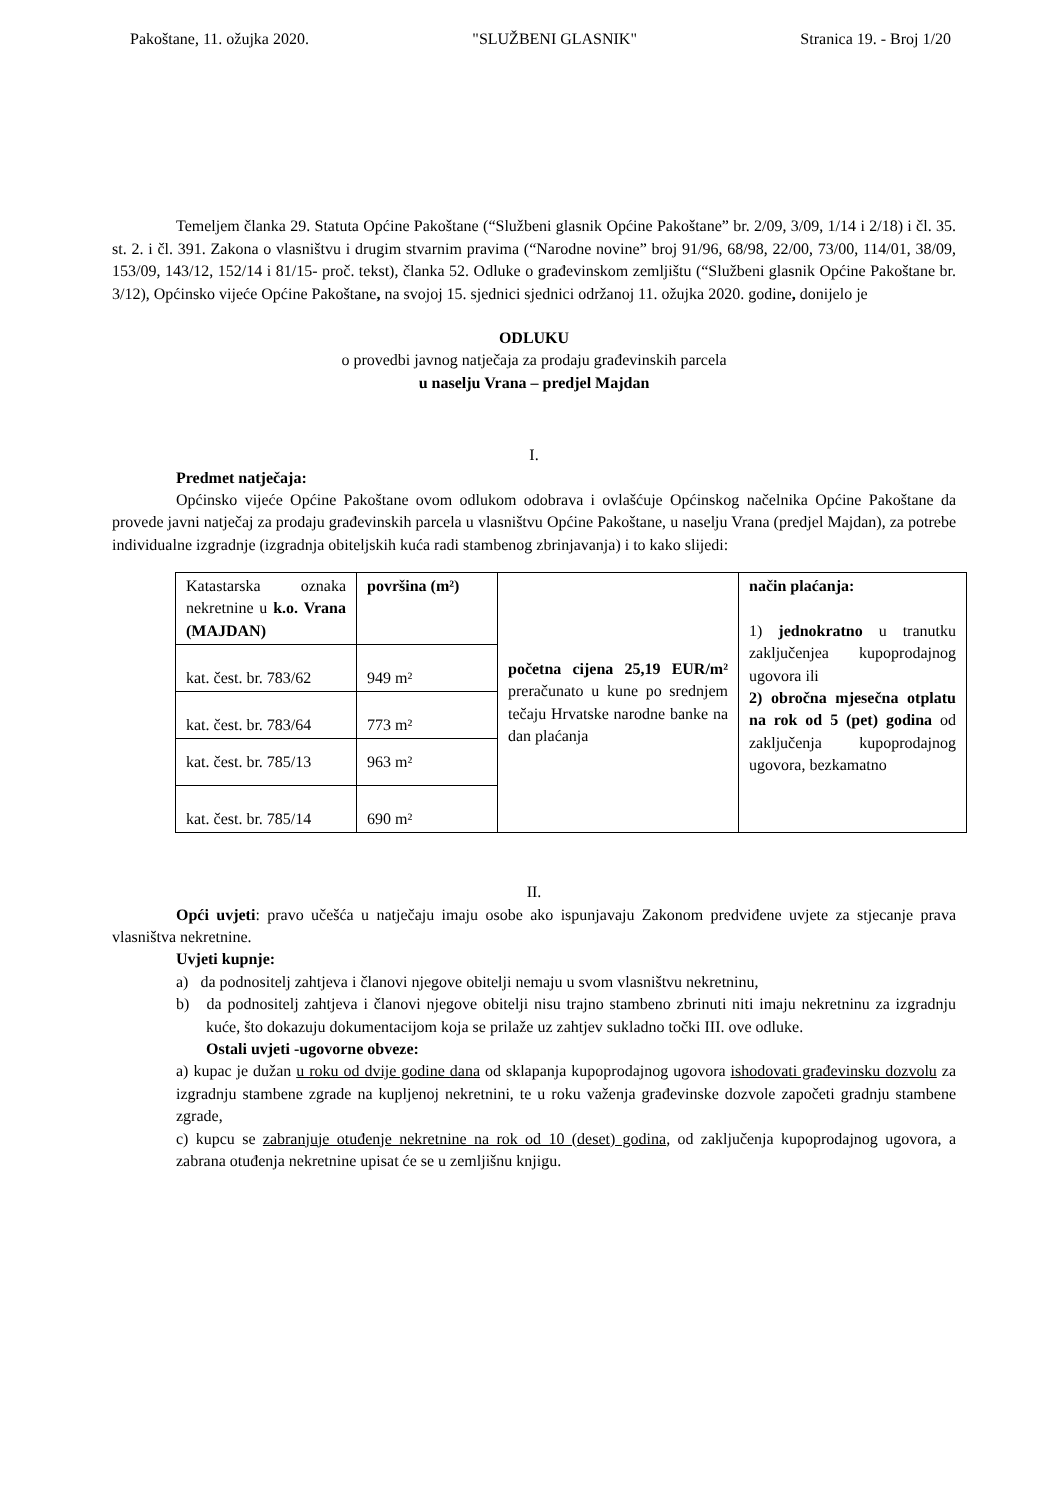Pakoštane, 11. ožujka 2020. "SLUŽBENI GLASNIK" Stranica 19. - Broj 1/20
Temeljem članka 29. Statuta Općine Pakoštane (“Službeni glasnik Općine Pakoštane” br. 2/09, 3/09, 1/14 i 2/18) i čl. 35. st. 2. i čl. 391. Zakona o vlasništvu i drugim stvarnim pravima (“Narodne novine” broj 91/96, 68/98, 22/00, 73/00, 114/01, 38/09, 153/09, 143/12, 152/14 i 81/15- proč. tekst), članka 52. Odluke o građevinskom zemljištu (“Službeni glasnik Općine Pakoštane br. 3/12), Općinsko vijeće Općine Pakoštane, na svojoj 15. sjednici sjednici održanoj 11. ožujka 2020. godine, donijelo je
ODLUKU
o provedbi javnog natječaja za prodaju građevinskih parcela
u naselju Vrana – predjel Majdan
I.
Predmet natječaja:
Općinsko vijeće Općine Pakoštane ovom odlukom odobrava i ovlašćuje Općinskog načelnika Općine Pakoštane da provede javni natječaj za prodaju građevinskih parcela u vlasništvu Općine Pakoštane, u naselju Vrana (predjel Majdan), za potrebe individualne izgradnje (izgradnja obiteljskih kuća radi stambenog zbrinjavanja) i to kako slijedi:
| Katastarska oznaka nekretnine u k.o. Vrana (MAJDAN) | površina (m²) | početna cijena 25,19 EUR/m² preračunato u kune po srednjem tečaju Hrvatske narodne banke na dan plaćanja | način plaćanja: 1) jednokratno u tranutku zaključenjea kupoprodajnog ugovora ili 2) obročna mjesečna otplatu na rok od 5 (pet) godina od zaključenja kupoprodajnog ugovora, bezkamatno |
| kat. čest. br. 783/62 | 949 m² | | |
| kat. čest. br. 783/64 | 773 m² | | |
| kat. čest. br. 785/13 | 963 m² | | |
| kat. čest. br. 785/14 | 690 m² | | |
II.
Opći uvjeti: pravo učešća u natječaju imaju osobe ako ispunjavaju Zakonom predviđene uvjete za stjecanje prava vlasništva nekretnine.
Uvjeti kupnje:
a) da podnositelj zahtjeva i članovi njegove obitelji nemaju u svom vlasništvu nekretninu,
b) da podnositelj zahtjeva i članovi njegove obitelji nisu trajno stambeno zbrinuti niti imaju nekretninu za izgradnju kuće, što dokazuju dokumentacijom koja se prilaže uz zahtjev sukladno točki III. ove odluke.
Ostali uvjeti -ugovorne obveze:
a) kupac je dužan u roku od dvije godine dana od sklapanja kupoprodajnog ugovora ishodovati građevinsku dozvolu za izgradnju stambene zgrade na kupljenoj nekretnini, te u roku važenja građevinske dozvole započeti gradnju stambene zgrade,
c) kupcu se zabranjuje otuđenje nekretnine na rok od 10 (deset) godina, od zaključenja kupoprodajnog ugovora, a zabrana otuđenja nekretnine upisat će se u zemljišnu knjigu.